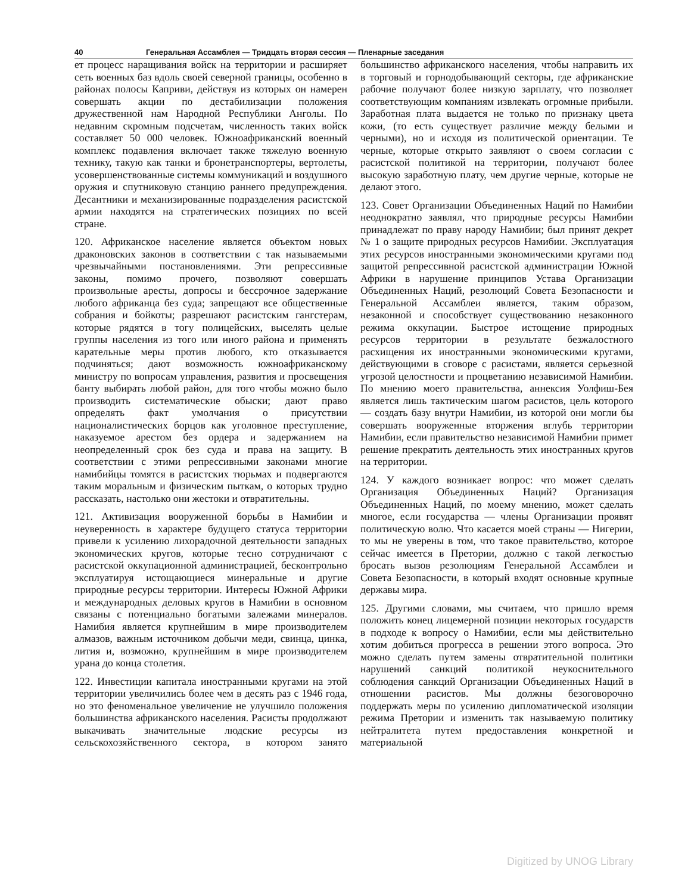40 Генеральная Ассамблея — Тридцать вторая сессия — Пленарные заседания
ет процесс наращивания войск на территории и расширяет сеть военных баз вдоль своей северной границы, особенно в районах полосы Каприви, действуя из которых он намерен совершать акции по дестабилизации положения дружественной нам Народной Республики Анголы. По недавним скромным подсчетам, численность таких войск составляет 50 000 человек. Южноафриканский военный комплекс подавления включает также тяжелую военную технику, такую как танки и бронетранспортеры, вертолеты, усовершенствованные системы коммуникаций и воздушного оружия и спутниковую станцию раннего предупреждения. Десантники и механизированные подразделения расистской армии находятся на стратегических позициях по всей стране.
120. Африканское население является объектом новых драконовских законов в соответствии с так называемыми чрезвычайными постановлениями. Эти репрессивные законы, помимо прочего, позволяют совершать произвольные аресты, допросы и бессрочное задержание любого африканца без суда; запрещают все общественные собрания и бойкоты; разрешают расистским гангстерам, которые рядятся в тогу полицейских, выселять целые группы населения из того или иного района и применять карательные меры против любого, кто отказывается подчиняться; дают возможность южноафриканскому министру по вопросам управления, развития и просвещения банту выбирать любой район, для того чтобы можно было производить систематические обыски; дают право определять факт умолчания о присутствии националистических борцов как уголовное преступление, наказуемое арестом без ордера и задержанием на неопределенный срок без суда и права на защиту. В соответствии с этими репрессивными законами многие намибийцы томятся в расистских тюрьмах и подвергаются таким моральным и физическим пыткам, о которых трудно рассказать, настолько они жестоки и отвратительны.
121. Активизация вооруженной борьбы в Намибии и неуверенность в характере будущего статуса территории привели к усилению лихорадочной деятельности западных экономических кругов, которые тесно сотрудничают с расистской оккупационной администрацией, бесконтрольно эксплуатируя истощающиеся минеральные и другие природные ресурсы территории. Интересы Южной Африки и международных деловых кругов в Намибии в основном связаны с потенциально богатыми залежами минералов. Намибия является крупнейшим в мире производителем алмазов, важным источником добычи меди, свинца, цинка, лития и, возможно, крупнейшим в мире производителем урана до конца столетия.
122. Инвестиции капитала иностранными кругами на этой территории увеличились более чем в десять раз с 1946 года, но это феноменальное увеличение не улучшило положения большинства африканского населения. Расисты продолжают выкачивать значительные людские ресурсы из сельскохозяйственного сектора, в котором занято большинство африканского населения, чтобы направить их в торговый и горнодобывающий секторы, где африканские рабочие получают более низкую зарплату, что позволяет соответствующим компаниям извлекать огромные прибыли. Заработная плата выдается не только по признаку цвета кожи, (то есть существует различие между белыми и черными), но и исходя из политической ориентации. Те черные, которые открыто заявляют о своем согласии с расистской политикой на территории, получают более высокую заработную плату, чем другие черные, которые не делают этого.
123. Совет Организации Объединенных Наций по Намибии неоднократно заявлял, что природные ресурсы Намибии принадлежат по праву народу Намибии; был принят декрет № 1 о защите природных ресурсов Намибии. Эксплуатация этих ресурсов иностранными экономическими кругами под защитой репрессивной расистской администрации Южной Африки в нарушение принципов Устава Организации Объединенных Наций, резолюций Совета Безопасности и Генеральной Ассамблеи является, таким образом, незаконной и способствует существованию незаконного режима оккупации. Быстрое истощение природных ресурсов территории в результате безжалостного расхищения их иностранными экономическими кругами, действующими в сговоре с расистами, является серьезной угрозой целостности и процветанию независимой Намибии. По мнению моего правительства, аннексия Уолфиш-Бея является лишь тактическим шагом расистов, цель которого — создать базу внутри Намибии, из которой они могли бы совершать вооруженные вторжения вглубь территории Намибии, если правительство независимой Намибии примет решение прекратить деятельность этих иностранных кругов на территории.
124. У каждого возникает вопрос: что может сделать Организация Объединенных Наций? Организация Объединенных Наций, по моему мнению, может сделать многое, если государства — члены Организации проявят политическую волю. Что касается моей страны — Нигерии, то мы не уверены в том, что такое правительство, которое сейчас имеется в Претории, должно с такой легкостью бросать вызов резолюциям Генеральной Ассамблеи и Совета Безопасности, в который входят основные крупные державы мира.
125. Другими словами, мы считаем, что пришло время положить конец лицемерной позиции некоторых государств в подходе к вопросу о Намибии, если мы действительно хотим добиться прогресса в решении этого вопроса. Это можно сделать путем замены отвратительной политики нарушений санкций политикой неукоснительного соблюдения санкций Организации Объединенных Наций в отношении расистов. Мы должны безоговорочно поддержать меры по усилению дипломатической изоляции режима Претории и изменить так называемую политику нейтралитета путем предоставления конкретной и материальной
Digitized by UNOG Library